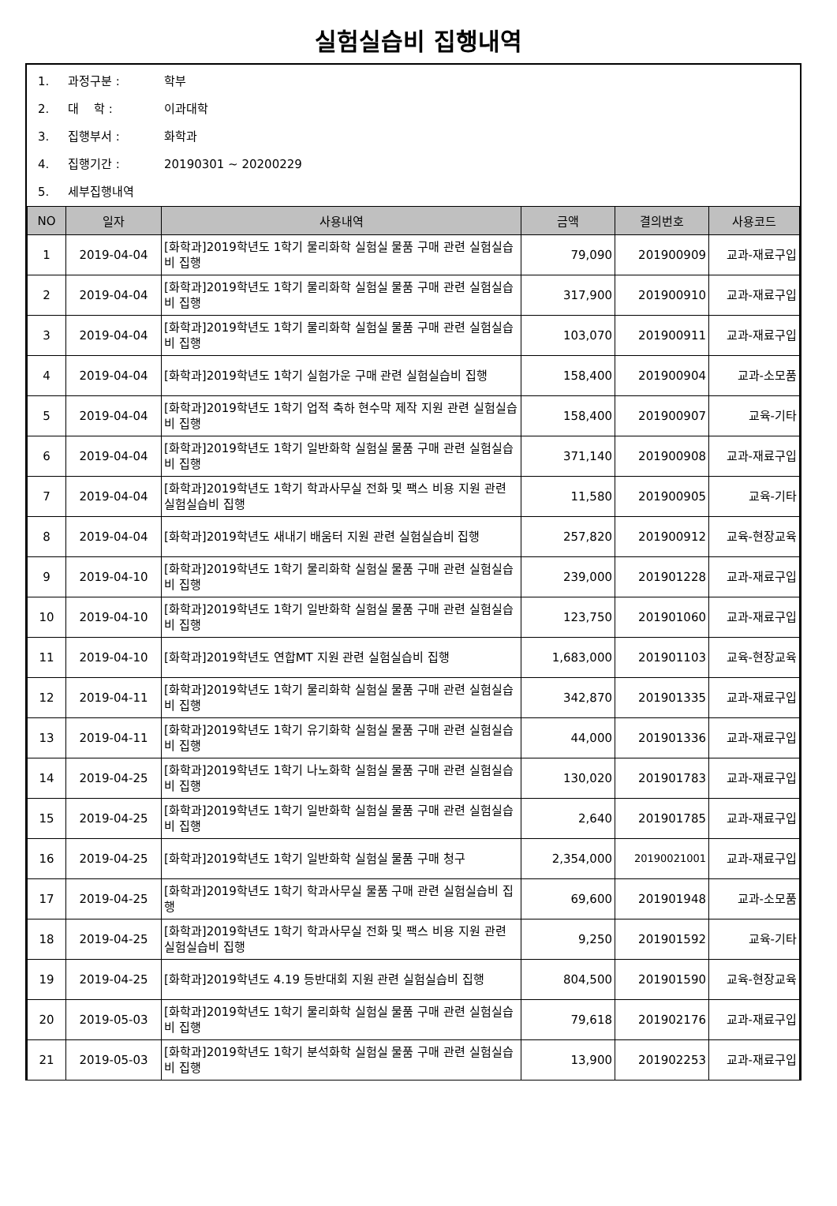실험실습비 집행내역
1. 과정구분 : 학부
2. 대 학 : 이과대학
3. 집행부서 : 화학과
4. 집행기간 : 20190301 ~ 20200229
5. 세부집행내역
| NO | 일자 | 사용내역 | 금액 | 결의번호 | 사용코드 |
| --- | --- | --- | --- | --- | --- |
| 1 | 2019-04-04 | [화학과]2019학년도 1학기 물리화학 실험실 물품 구매 관련 실험실습비 집행 | 79,090 | 201900909 | 교과-재료구입 |
| 2 | 2019-04-04 | [화학과]2019학년도 1학기 물리화학 실험실 물품 구매 관련 실험실습비 집행 | 317,900 | 201900910 | 교과-재료구입 |
| 3 | 2019-04-04 | [화학과]2019학년도 1학기 물리화학 실험실 물품 구매 관련 실험실습비 집행 | 103,070 | 201900911 | 교과-재료구입 |
| 4 | 2019-04-04 | [화학과]2019학년도 1학기 실험가운 구매 관련 실험실습비 집행 | 158,400 | 201900904 | 교과-소모품 |
| 5 | 2019-04-04 | [화학과]2019학년도 1학기 업적 축하 현수막 제작 지원 관련 실험실습비 집행 | 158,400 | 201900907 | 교육-기타 |
| 6 | 2019-04-04 | [화학과]2019학년도 1학기 일반화학 실험실 물품 구매 관련 실험실습비 집행 | 371,140 | 201900908 | 교과-재료구입 |
| 7 | 2019-04-04 | [화학과]2019학년도 1학기 학과사무실 전화 및 팩스 비용 지원 관련 실험실습비 집행 | 11,580 | 201900905 | 교육-기타 |
| 8 | 2019-04-04 | [화학과]2019학년도 새내기 배움터 지원 관련 실험실습비 집행 | 257,820 | 201900912 | 교육-현장교육 |
| 9 | 2019-04-10 | [화학과]2019학년도 1학기 물리화학 실험실 물품 구매 관련 실험실습비 집행 | 239,000 | 201901228 | 교과-재료구입 |
| 10 | 2019-04-10 | [화학과]2019학년도 1학기 일반화학 실험실 물품 구매 관련 실험실습비 집행 | 123,750 | 201901060 | 교과-재료구입 |
| 11 | 2019-04-10 | [화학과]2019학년도 연합MT 지원 관련 실험실습비 집행 | 1,683,000 | 201901103 | 교육-현장교육 |
| 12 | 2019-04-11 | [화학과]2019학년도 1학기 물리화학 실험실 물품 구매 관련 실험실습비 집행 | 342,870 | 201901335 | 교과-재료구입 |
| 13 | 2019-04-11 | [화학과]2019학년도 1학기 유기화학 실험실 물품 구매 관련 실험실습비 집행 | 44,000 | 201901336 | 교과-재료구입 |
| 14 | 2019-04-25 | [화학과]2019학년도 1학기 나노화학 실험실 물품 구매 관련 실험실습비 집행 | 130,020 | 201901783 | 교과-재료구입 |
| 15 | 2019-04-25 | [화학과]2019학년도 1학기 일반화학 실험실 물품 구매 관련 실험실습비 집행 | 2,640 | 201901785 | 교과-재료구입 |
| 16 | 2019-04-25 | [화학과]2019학년도 1학기 일반화학 실험실 물품 구매 청구 | 2,354,000 | 20190021001 | 교과-재료구입 |
| 17 | 2019-04-25 | [화학과]2019학년도 1학기 학과사무실 물품 구매 관련 실험실습비 집행 | 69,600 | 201901948 | 교과-소모품 |
| 18 | 2019-04-25 | [화학과]2019학년도 1학기 학과사무실 전화 및 팩스 비용 지원 관련 실험실습비 집행 | 9,250 | 201901592 | 교육-기타 |
| 19 | 2019-04-25 | [화학과]2019학년도 4.19 등반대회 지원 관련 실험실습비 집행 | 804,500 | 201901590 | 교육-현장교육 |
| 20 | 2019-05-03 | [화학과]2019학년도 1학기 물리화학 실험실 물품 구매 관련 실험실습비 집행 | 79,618 | 201902176 | 교과-재료구입 |
| 21 | 2019-05-03 | [화학과]2019학년도 1학기 분석화학 실험실 물품 구매 관련 실험실습비 집행 | 13,900 | 201902253 | 교과-재료구입 |